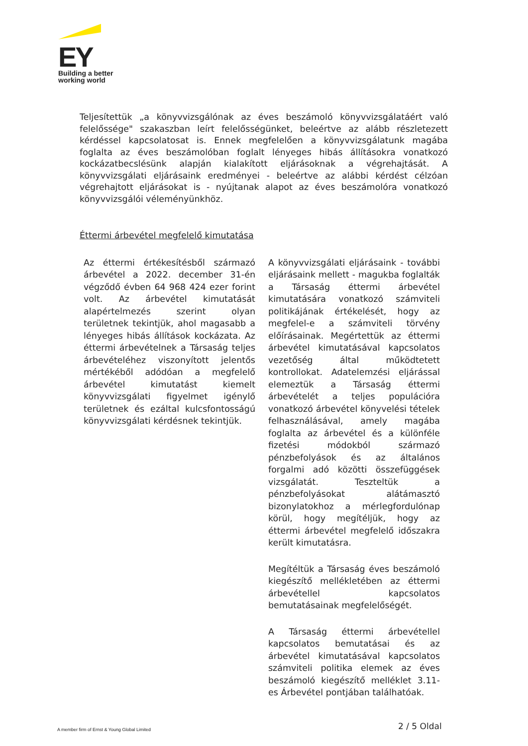EY
Building a better
working world
Teljesítettük „a könyvvizsgálónak az éves beszámoló könyvvizsgálatáért való felelőssége" szakaszban leírt felelősségünket, beleértve az alább részletezett kérdéssel kapcsolatosat is. Ennek megfelelően a könyvvizsgálatunk magába foglalta az éves beszámolóban foglalt lényeges hibás állításokra vonatkozó kockázatbecslésünk alapján kialakított eljárásoknak a végrehajtását. A könyvvizsgálati eljárásaink eredményei - beleértve az alábbi kérdést célzóan végrehajtott eljárásokat is - nyújtanak alapot az éves beszámolóra vonatkozó könyvvizsgálói véleményünkhöz.
Éttermi árbevétel megfelelő kimutatása
Az éttermi értékesítésből származó árbevétel a 2022. december 31-én végződő évben 64 968 424 ezer forint volt. Az árbevétel kimutatását alapértelmezés szerint olyan területnek tekintjük, ahol magasabb a lényeges hibás állítások kockázata. Az éttermi árbevételnek a Társaság teljes árbevételéhez viszonyított jelentős mértékéből adódóan a megfelelő árbevétel kimutatást kiemelt könyvvizsgálati figyelmet igénylő területnek és ezáltal kulcsfontosságú könyvvizsgálati kérdésnek tekintjük.
A könyvvizsgálati eljárásaink - további eljárásaink mellett - magukba foglalták a Társaság éttermi árbevétel kimutatására vonatkozó számviteli politikájának értékelését, hogy az megfelel-e a számviteli törvény előírásainak. Megértettük az éttermi árbevétel kimutatásával kapcsolatos vezetőség által működtetett kontrollokat. Adatelemzési eljárással elemeztük a Társaság éttermi árbevételét a teljes populációra vonatkozó árbevétel könyvelési tételek felhasználásával, amely magába foglalta az árbevétel és a különféle fizetési módokból származó pénzbefolyások és az általános forgalmi adó közötti összefüggések vizsgálatát. Teszteltük a pénzbefolyásokat alátámasztó bizonylatokhoz a mérlegfordulónap körül, hogy megítéljük, hogy az éttermi árbevétel megfelelő időszakra került kimutatásra.
Megítéltük a Társaság éves beszámoló kiegészítő mellékletében az éttermi árbevétellel kapcsolatos bemutatásainak megfelelőségét.
A Társaság éttermi árbevétellel kapcsolatos bemutatásai és az árbevétel kimutatásával kapcsolatos számviteli politika elemek az éves beszámoló kiegészítő melléklet 3.11-es Árbevétel pontjában találhatóak.
2 / 5 Oldal
A member firm of Ernst & Young Global Limited